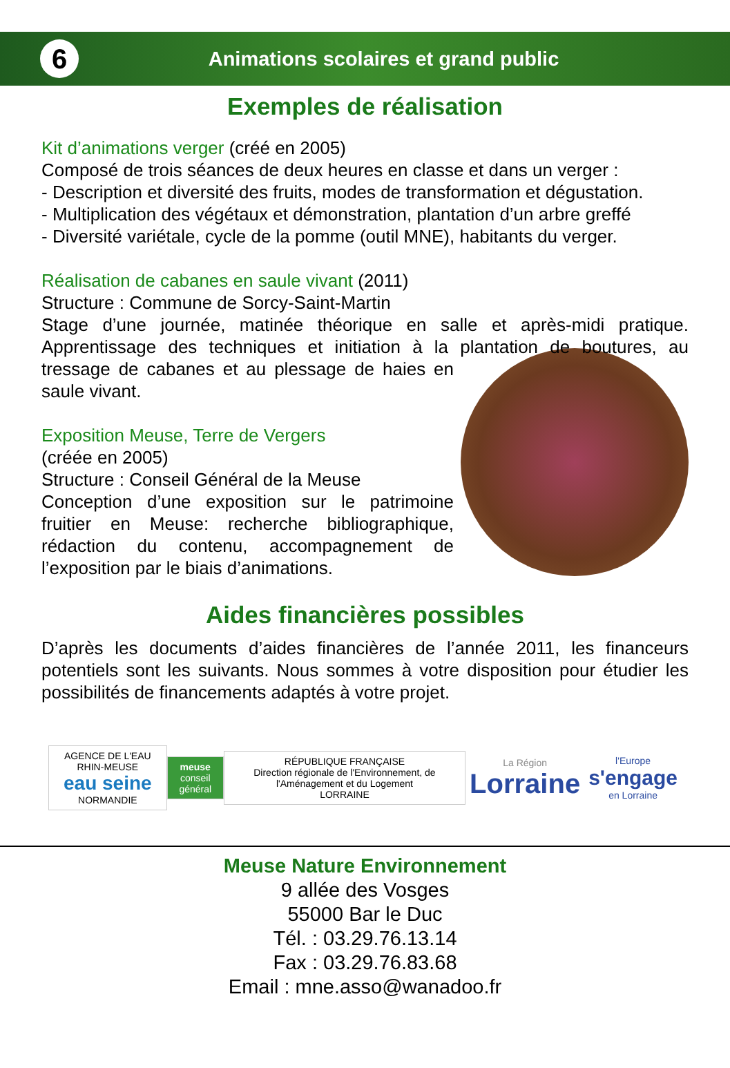6
Animations scolaires et grand public
Exemples de réalisation
Kit d’animations verger (créé en 2005)
Composé de trois séances de deux heures en classe et dans un verger :
- Description et diversité des fruits, modes de transformation et dégustation.
- Multiplication des végétaux et démonstration, plantation d’un arbre greffé
- Diversité variétale, cycle de la pomme (outil MNE), habitants du verger.
Réalisation de cabanes en saule vivant (2011)
Structure : Commune de Sorcy-Saint-Martin
Stage d’une journée, matinée théorique en salle et après-midi pratique. Apprentissage des techniques et initiation à la plantation de boutures, au tressage de cabanes et au plessage de haies en saule vivant.
Exposition Meuse, Terre de Vergers
(créée en 2005)
Structure : Conseil Général de la Meuse
Conception d’une exposition sur le patrimoine fruitier en Meuse: recherche bibliographique, rédaction du contenu, accompagnement de l’exposition par le biais d’animations.
Aides financières possibles
D’après les documents d’aides financières de l’année 2011, les financeurs potentiels sont les suivants. Nous sommes à votre disposition pour étudier les possibilités de financements adaptés à votre projet.
AGENCE DE L'EAU RHIN-MEUSE
eau seine
NORMANDIE
meuse
conseil général
RÉPUBLIQUE FRANÇAISE
Direction régionale de l'Environnement, de l'Aménagement et du Logement
LORRAINE
La Région
Lorraine
l'Europe
s'engage
en Lorraine
Meuse Nature Environnement
9 allée des Vosges
55000 Bar le Duc
Tél. : 03.29.76.13.14
Fax : 03.29.76.83.68
Email : mne.asso@wanadoo.fr